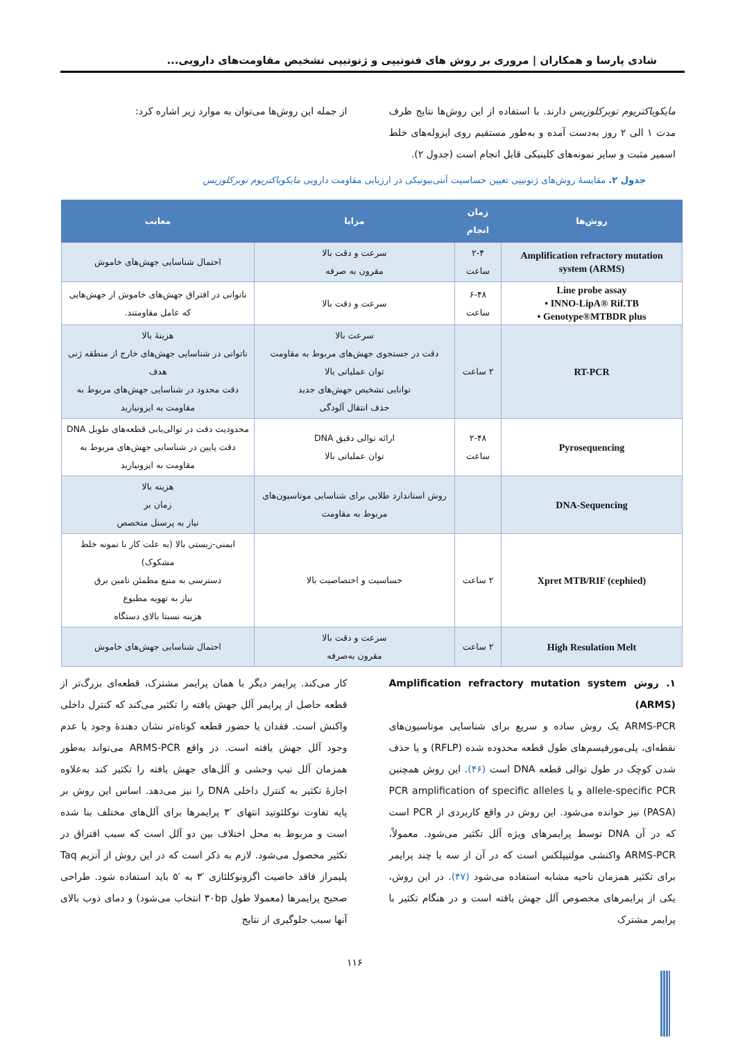شادی پارسا و همکاران | مروری بر روش های فنوتیپی و ژنوتیپی تشخیص مقاومت‌های دارویی...
مایکوباکتریوم توبرکلوزیس دارند. با استفاده از این روش‌ها نتایج ظرف مدت ۱ الی ۲ روز به‌دست آمده و به‌طور مستقیم روی ایزوله‌های خلط اسمیر مثبت و سایر نمونه‌های کلینیکی قابل انجام است (جدول ۲).
از جمله این روش‌ها می‌توان به موارد زیر اشاره کرد:
جدول ۲. مقایسهٔ روش‌های ژنوتیپی تعیین حساسیت آنتی‌بیوتیکی در ارزیابی مقاومت دارویی مایکوباکتریوم توبرکلوزیس
| روش‌ها | زمان انجام | مزایا | معایب |
| --- | --- | --- | --- |
| Amplification refractory mutation system (ARMS) | ۲-۴ ساعت | سرعت و دقت بالا مقرون به صرفه | احتمال شناسایی جهش‌های خاموش |
| Line probe assay • INNO-LipA® Rif.TB • Genotype®MTBDR plus | ۶-۴۸ ساعت | سرعت و دقت بالا | ناتوانی در افتراق جهش‌های خاموش از جهش‌هایی که عامل مقاومتند. |
| RT-PCR | ۲ ساعت | سرعت بالا دقت در جستجوی جهش‌های مربوط به مقاومت توان عملیاتی بالا توانایی تشخیص جهش‌های جدید حذف انتقال آلودگی | هزینهٔ بالا ناتوانی در شناسایی جهش‌های خارج از منطقه ژنی هدف دقت محدود در شناسایی جهش‌های مربوط به مقاومت به ایزونیازید |
| Pyrosequencing | ۲-۴۸ ساعت | ارائه توالی دقیق DNA توان عملیاتی بالا | محدودیت دقت در توالی‌یابی قطعه‌های طویل DNA دقت پایین در شناسایی جهش‌های مربوط به مقاومت به ایزونیازید |
| DNA-Sequencing | | روش استاندارد طلایی برای شناسایی موتاسیون‌های مربوط به مقاومت | هزینه بالا زمان بر نیاز به پرسنل متخصص |
| Xpret MTB/RIF (cephied) | ۲ ساعت | حساسیت و اختصاصیت بالا | ایمنی-زیستی بالا (به علت کار با نمونه خلط مشکوک) دسترسی به منبع مطمئن تامین برق نیاز به تهویه مطبوع هزینه نسبتا بالای دستگاه |
| High Resulation Melt | ۲ ساعت | سرعت و دقت بالا مقرون به‌صرفه | احتمال شناسایی جهش‌های خاموش |
۱. روش Amplification refractory mutation system (ARMS)
ARMS-PCR یک روش ساده و سریع برای شناسایی موتاسیون‌های نقطه‌ای، پلی‌مورفیسم‌های طول قطعه محدوده شده (RFLP) و یا حذف شدن کوچک در طول توالی قطعه DNA است (۴۶). این روش همچنین allele-specific PCR و یا PCR amplification of specific alleles (PASA) نیز خوانده می‌شود. این روش در واقع کاربردی از PCR است که در آن DNA توسط پرایمرهای ویژه آلل تکثیر می‌شود. معمولاً، ARMS-PCR واکنشی مولتیپلکس است که در آن از سه یا چند پرایمر برای تکثیر همزمان ناحیه مشابه استفاده می‌شود (۴۷). در این روش، یکی از پرایمرهای مخصوص آلل جهش یافته است و در هنگام تکثیر با پرایمر مشترک
کار می‌کند. پرایمر دیگر با همان پرایمر مشترک، قطعه‌ای بزرگ‌تر از قطعه حاصل از پرایمر آلل جهش یافته را تکثیر می‌کند که کنترل داخلی واکنش است. فقدان یا حضور قطعه کوتاه‌تر نشان دهندهٔ وجود یا عدم وجود آلل جهش یافته است. در واقع ARMS-PCR می‌تواند به‌طور همزمان آلل تیپ وحشی و آلل‌های جهش یافته را تکثیر کند به‌علاوه اجازهٔ تکثیر به کنترل داخلی DNA را نیز می‌دهد. اساس این روش بر پایه تفاوت نوکلئوتید انتهای ′۳ پرایمرها برای آلل‌های مختلف بنا شده است و مربوط به محل اختلاف بین دو آلل است که سبب افتراق در تکثیر محصول می‌شود. لازم به ذکر است که در این روش از آنزیم Taq پلیمراز فاقد خاصیت اگزونوکلئازی ′۳ به ′۵ باید استفاده شود. طراحی صحیح پرایمرها (معمولا طول ۳۰bp انتخاب می‌شود) و دمای ذوب بالای آنها سبب جلوگیری از نتایج
۱۱۶